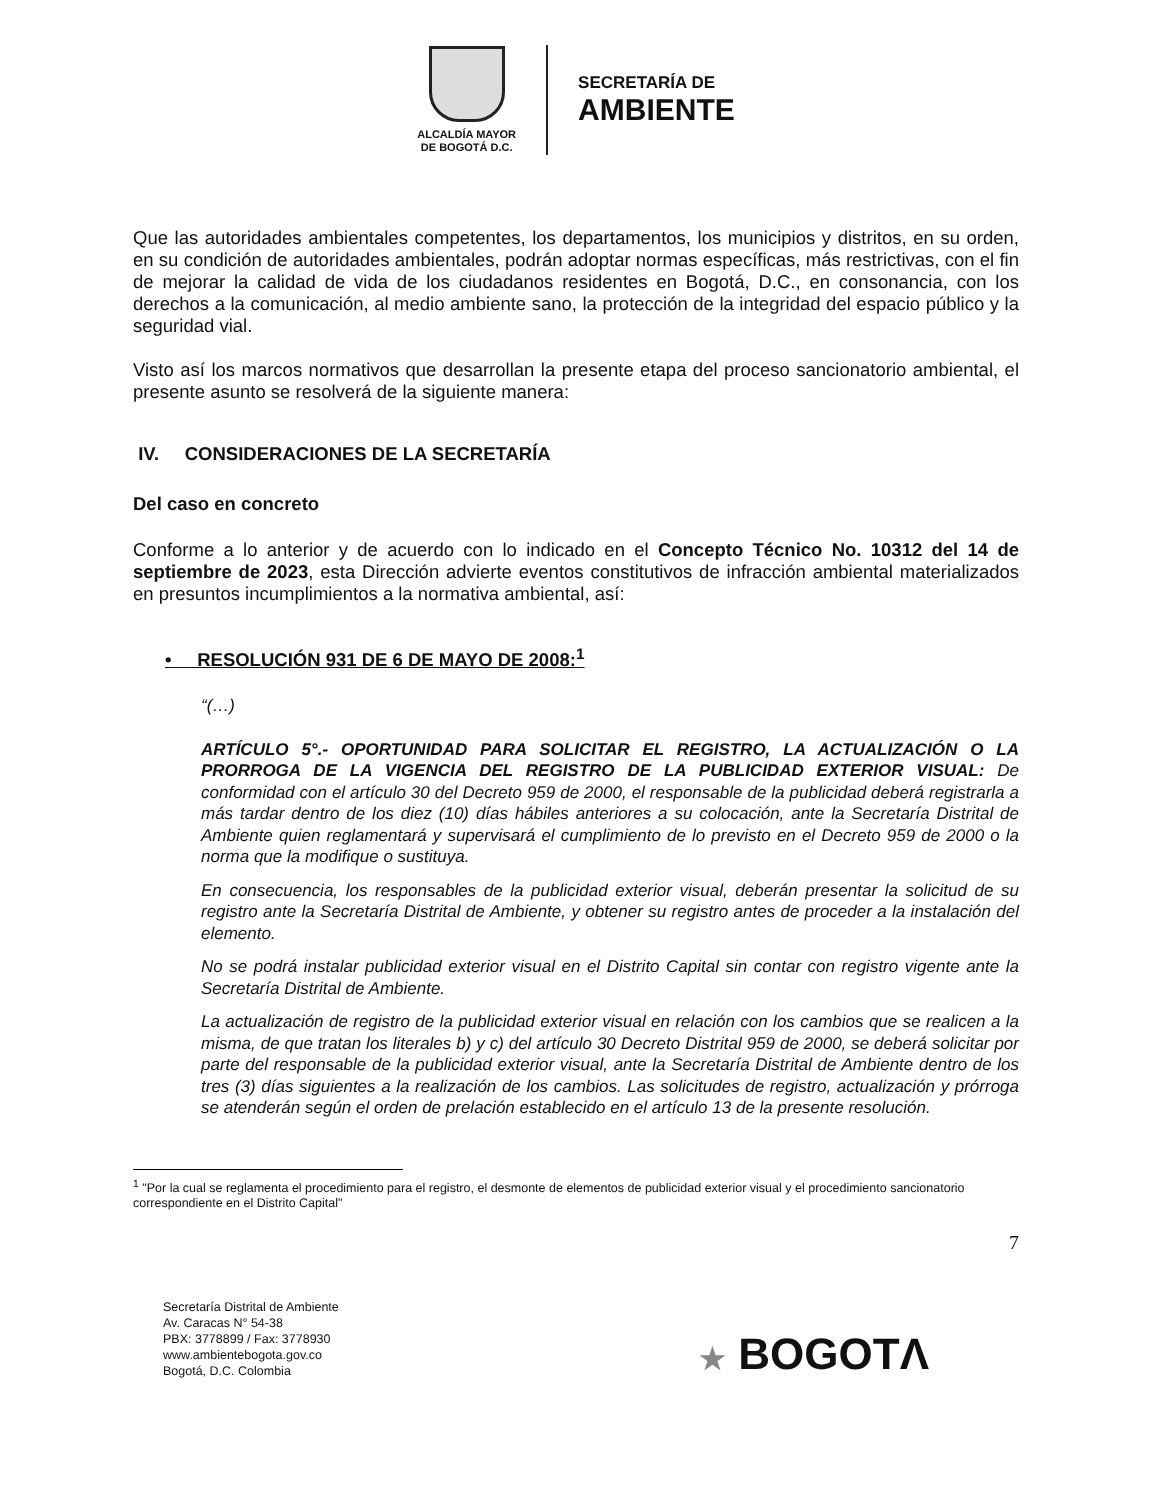ALCALDÍA MAYOR
DE BOGOTÁ D.C.
SECRETARÍA DE
AMBIENTE
Que las autoridades ambientales competentes, los departamentos, los municipios y distritos, en su orden, en su condición de autoridades ambientales, podrán adoptar normas específicas, más restrictivas, con el fin de mejorar la calidad de vida de los ciudadanos residentes en Bogotá, D.C., en consonancia, con los derechos a la comunicación, al medio ambiente sano, la protección de la integridad del espacio público y la seguridad vial.
Visto así los marcos normativos que desarrollan la presente etapa del proceso sancionatorio ambiental, el presente asunto se resolverá de la siguiente manera:
IV. CONSIDERACIONES DE LA SECRETARÍA
Del caso en concreto
Conforme a lo anterior y de acuerdo con lo indicado en el Concepto Técnico No. 10312 del 14 de septiembre de 2023, esta Dirección advierte eventos constitutivos de infracción ambiental materializados en presuntos incumplimientos a la normativa ambiental, así:
• RESOLUCIÓN 931 DE 6 DE MAYO DE 2008:<sup>1</sup>
“(…)
ARTÍCULO 5°.- OPORTUNIDAD PARA SOLICITAR EL REGISTRO, LA ACTUALIZACIÓN O LA PRORROGA DE LA VIGENCIA DEL REGISTRO DE LA PUBLICIDAD EXTERIOR VISUAL: De conformidad con el artículo 30 del Decreto 959 de 2000, el responsable de la publicidad deberá registrarla a más tardar dentro de los diez (10) días hábiles anteriores a su colocación, ante la Secretaría Distrital de Ambiente quien reglamentará y supervisará el cumplimiento de lo previsto en el Decreto 959 de 2000 o la norma que la modifique o sustituya.
En consecuencia, los responsables de la publicidad exterior visual, deberán presentar la solicitud de su registro ante la Secretaría Distrital de Ambiente, y obtener su registro antes de proceder a la instalación del elemento.
No se podrá instalar publicidad exterior visual en el Distrito Capital sin contar con registro vigente ante la Secretaría Distrital de Ambiente.
La actualización de registro de la publicidad exterior visual en relación con los cambios que se realicen a la misma, de que tratan los literales b) y c) del artículo 30 Decreto Distrital 959 de 2000, se deberá solicitar por parte del responsable de la publicidad exterior visual, ante la Secretaría Distrital de Ambiente dentro de los tres (3) días siguientes a la realización de los cambios. Las solicitudes de registro, actualización y prórroga se atenderán según el orden de prelación establecido en el artículo 13 de la presente resolución.
<sup>1</sup> "Por la cual se reglamenta el procedimiento para el registro, el desmonte de elementos de publicidad exterior visual y el procedimiento sancionatorio correspondiente en el Distrito Capital"
7
Secretaría Distrital de Ambiente
Av. Caracas N° 54-38
PBX: 3778899 / Fax: 3778930
www.ambientebogota.gov.co
Bogotá, D.C. Colombia
★ BOGOTΛ